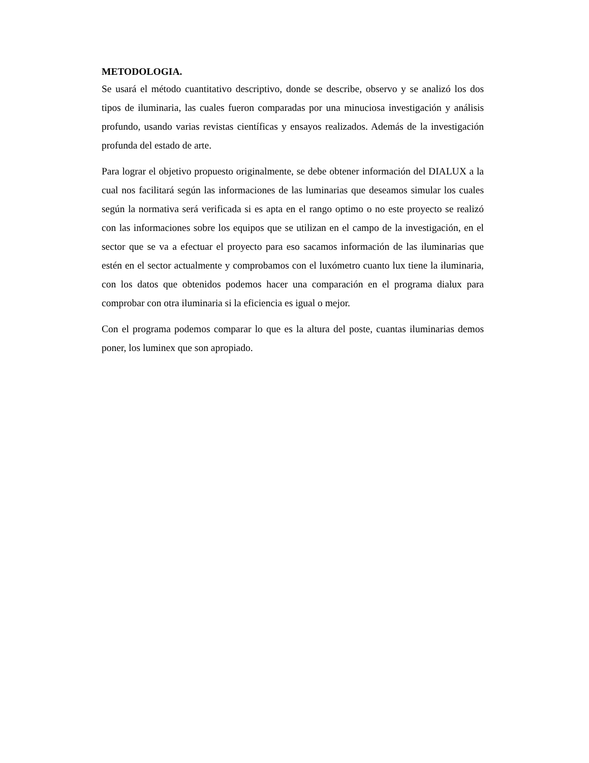METODOLOGIA.
Se usará el método cuantitativo descriptivo, donde se describe, observo y se analizó los dos tipos de iluminaria, las cuales fueron comparadas por una minuciosa investigación y análisis profundo, usando varias revistas científicas y ensayos realizados. Además de la investigación profunda del estado de arte.
Para lograr el objetivo propuesto originalmente, se debe obtener información del DIALUX a la cual nos facilitará según las informaciones de las luminarias que deseamos simular los cuales según la normativa será verificada si es apta en el rango optimo o no este proyecto se realizó con las informaciones sobre los equipos que se utilizan en el campo de la investigación, en el sector que se va a efectuar el proyecto para eso sacamos información de las iluminarias que estén en el sector actualmente y comprobamos con el luxómetro cuanto lux tiene la iluminaria, con los datos que obtenidos podemos hacer una comparación en el programa dialux para comprobar con otra iluminaria si la eficiencia es igual o mejor.
Con el programa podemos comparar lo que es la altura del poste, cuantas iluminarias demos poner, los luminex que son apropiado.